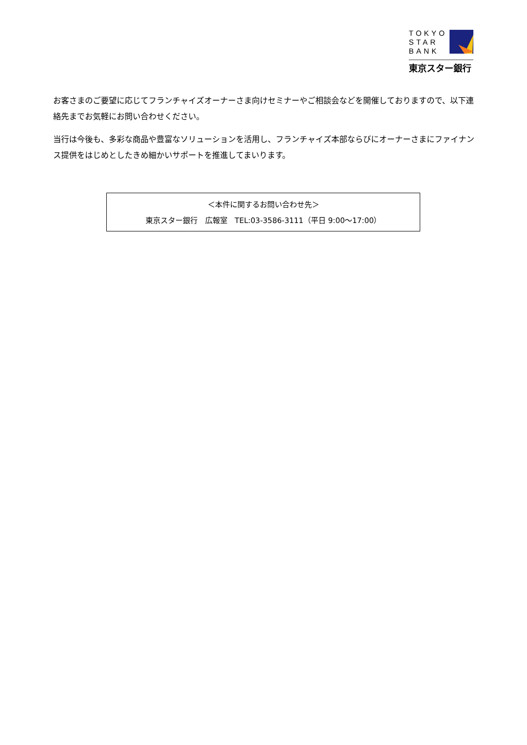TOKYO
STAR
BANK
東京スター銀行
お客さまのご要望に応じてフランチャイズオーナーさま向けセミナーやご相談会などを開催しておりますので、以下連絡先までお気軽にお問い合わせください。
当行は今後も、多彩な商品や豊富なソリューションを活用し、フランチャイズ本部ならびにオーナーさまにファイナンス提供をはじめとしたきめ細かいサポートを推進してまいります。
＜本件に関するお問い合わせ先＞
東京スター銀行　広報室　TEL:03-3586-3111（平日 9:00～17:00）